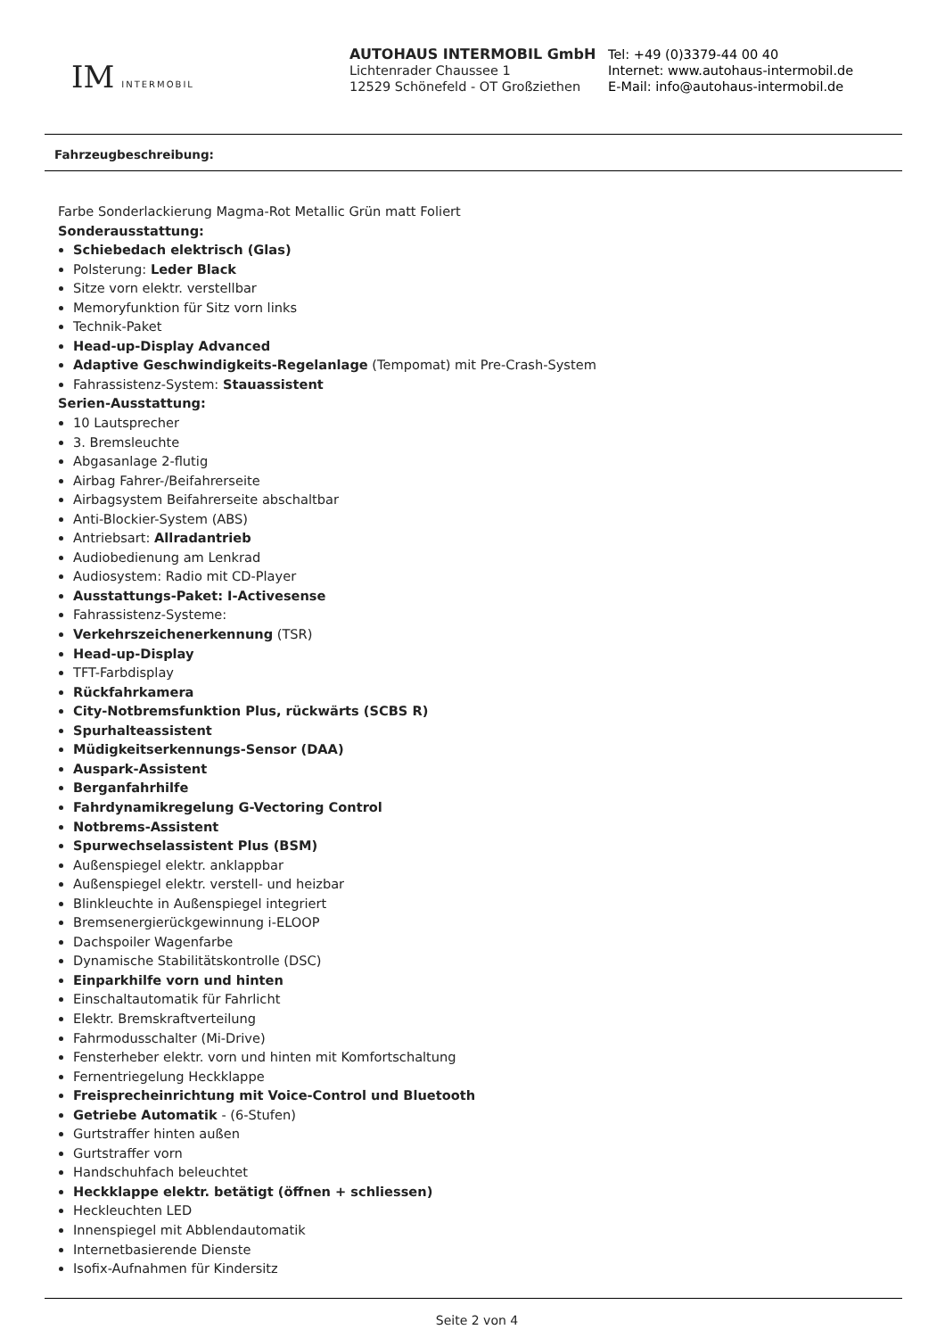IM INTERMOBIL
AUTOHAUS INTERMOBIL GmbH
Lichtenrader Chaussee 1
12529 Schönefeld - OT Großziethen
Tel: +49 (0)3379-44 00 40
Internet: www.autohaus-intermobil.de
E-Mail: info@autohaus-intermobil.de
Fahrzeugbeschreibung:
Farbe Sonderlackierung Magma-Rot Metallic Grün matt Foliert
Sonderausstattung:
Schiebedach elektrisch (Glas)
Polsterung: Leder Black
Sitze vorn elektr. verstellbar
Memoryfunktion für Sitz vorn links
Technik-Paket
Head-up-Display Advanced
Adaptive Geschwindigkeits-Regelanlage (Tempomat) mit Pre-Crash-System
Fahrassistenz-System: Stauassistent
Serien-Ausstattung:
10 Lautsprecher
3. Bremsleuchte
Abgasanlage 2-flutig
Airbag Fahrer-/Beifahrerseite
Airbagsystem Beifahrerseite abschaltbar
Anti-Blockier-System (ABS)
Antriebsart: Allradantrieb
Audiobedienung am Lenkrad
Audiosystem: Radio mit CD-Player
Ausstattungs-Paket: I-Activesense
Fahrassistenz-Systeme:
Verkehrszeichenerkennung (TSR)
Head-up-Display
TFT-Farbdisplay
Rückfahrkamera
City-Notbremsfunktion Plus, rückwärts (SCBS R)
Spurhalteassistent
Müdigkeitserkennungs-Sensor (DAA)
Auspark-Assistent
Berganfahrhilfe
Fahrdynamikregelung G-Vectoring Control
Notbrems-Assistent
Spurwechselassistent Plus (BSM)
Außenspiegel elektr. anklappbar
Außenspiegel elektr. verstell- und heizbar
Blinkleuchte in Außenspiegel integriert
Bremsenergierückgewinnung i-ELOOP
Dachspoiler Wagenfarbe
Dynamische Stabilitätskontrolle (DSC)
Einparkhilfe vorn und hinten
Einschaltautomatik für Fahrlicht
Elektr. Bremskraftverteilung
Fahrmodusschalter (Mi-Drive)
Fensterheber elektr. vorn und hinten mit Komfortschaltung
Fernentriegelung Heckklappe
Freisprecheinrichtung mit Voice-Control und Bluetooth
Getriebe Automatik - (6-Stufen)
Gurtstraffer hinten außen
Gurtstraffer vorn
Handschuhfach beleuchtet
Heckklappe elektr. betätigt (öffnen + schliessen)
Heckleuchten LED
Innenspiegel mit Abblendautomatik
Internetbasierende Dienste
Isofix-Aufnahmen für Kindersitz
Seite 2 von 4